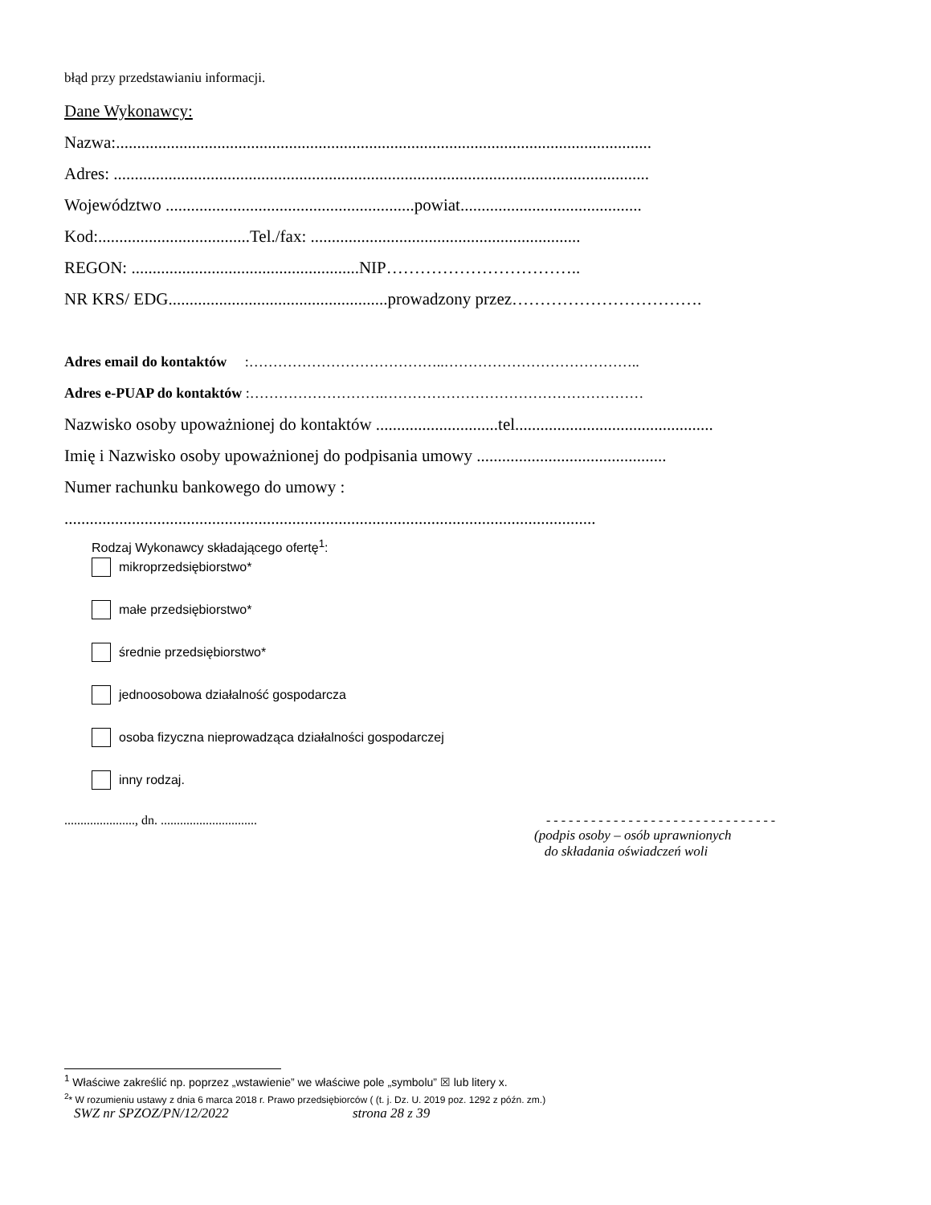błąd przy przedstawianiu informacji.
Dane Wykonawcy:
Nazwa:...............................................................................................................................
Adres: ...............................................................................................................................
Województwo ...........................................................powiat...........................................
Kod:....................................Tel./fax: ................................................................
REGON: ......................................................NIP……………………………..
NR KRS/ EDG....................................................prowadzony przez…………………………….
Adres email do kontaktów :…………………………………..…………………………………..
Adres e-PUAP do kontaktów :……………………….………………………………………………
Nazwisko osoby upoważnionej do kontaktów .............................tel...............................................
Imię i Nazwisko osoby upoważnionej do podpisania umowy .............................................
Numer rachunku bankowego do umowy :
..............................................................................................................................
Rodzaj Wykonawcy składającego ofertę<sup>1</sup>:
mikroprzedsiębiorstwo*
małe przedsiębiorstwo*
średnie przedsiębiorstwo*
jednoosobowa działalność gospodarcza
osoba fizyczna nieprowadząca działalności gospodarczej
inny rodzaj.
......................, dn. .............................. - - - - - - - - - - - - - - - - - - - - - - - - - - - - - - -
(podpis osoby – osób uprawnionych
do składania oświadczeń woli
<sup>1</sup> Właściwe zakreślić np. poprzez „wstawienie” we właściwe pole „symbolu” ☒ lub litery x.
<sup>2</sup>* W rozumieniu ustawy z dnia 6 marca 2018 r. Prawo przedsiębiorców ( (t. j. Dz. U. 2019 poz. 1292 z późn. zm.)
SWZ nr SPZOZ/PN/12/2022 strona 28 z 39